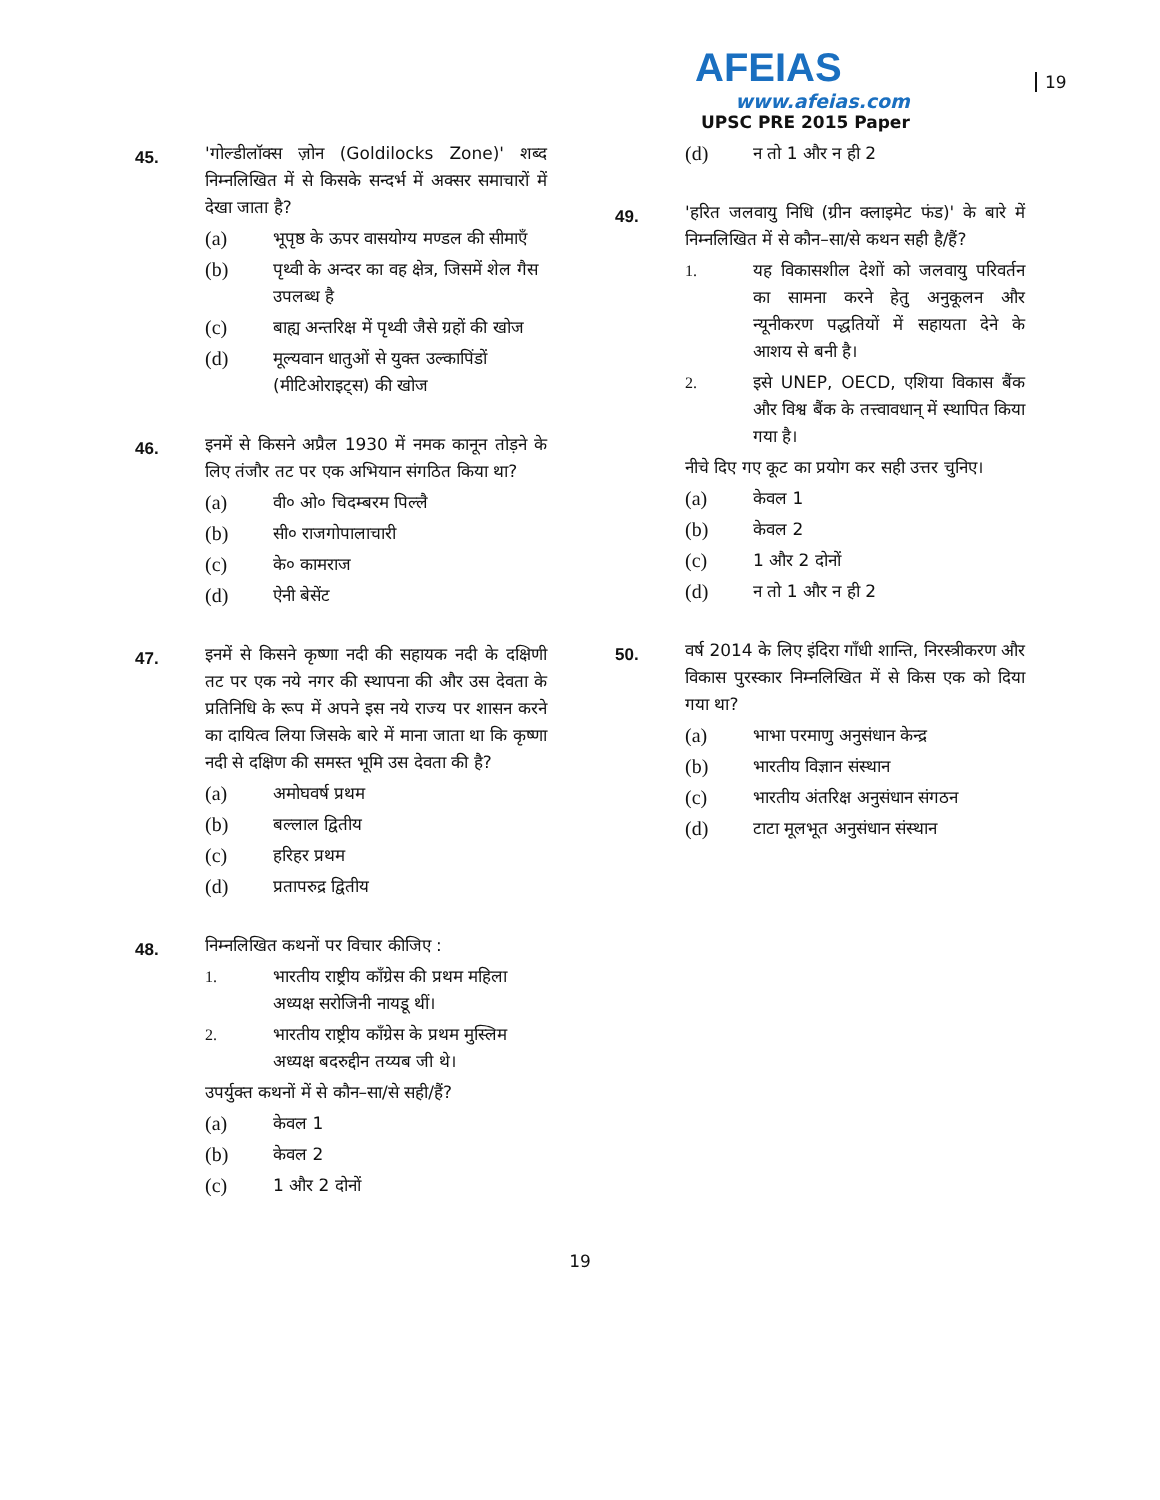AFEIAS
www.afeias.com
UPSC PRE 2015 Paper
19
45.
'गोल्डीलॉक्स ज़ोन (Goldilocks Zone)' शब्द निम्नलिखित में से किसके सन्दर्भ में अक्सर समाचारों में देखा जाता है?
(a) भूपृष्ठ के ऊपर वासयोग्य मण्डल की सीमाएँ
(b) पृथ्वी के अन्दर का वह क्षेत्र, जिसमें शेल गैस उपलब्ध है
(c) बाह्य अन्तरिक्ष में पृथ्वी जैसे ग्रहों की खोज
(d) मूल्यवान धातुओं से युक्त उल्कापिंडों (मीटिओराइट्स) की खोज
46.
इनमें से किसने अप्रैल 1930 में नमक कानून तोड़ने के लिए तंजौर तट पर एक अभियान संगठित किया था?
(a) वी० ओ० चिदम्बरम पिल्लै
(b) सी० राजगोपालाचारी
(c) के० कामराज
(d) ऐनी बेसेंट
47.
इनमें से किसने कृष्णा नदी की सहायक नदी के दक्षिणी तट पर एक नये नगर की स्थापना की और उस देवता के प्रतिनिधि के रूप में अपने इस नये राज्य पर शासन करने का दायित्व लिया जिसके बारे में माना जाता था कि कृष्णा नदी से दक्षिण की समस्त भूमि उस देवता की है?
(a) अमोघवर्ष प्रथम
(b) बल्लाल द्वितीय
(c) हरिहर प्रथम
(d) प्रतापरुद्र द्वितीय
48.
निम्नलिखित कथनों पर विचार कीजिए :
1. भारतीय राष्ट्रीय कॉंग्रेस की प्रथम महिला अध्यक्ष सरोजिनी नायडू थीं।
2. भारतीय राष्ट्रीय कॉंग्रेस के प्रथम मुस्लिम अध्यक्ष बदरुद्दीन तय्यब जी थे।
उपर्युक्त कथनों में से कौन–सा/से सही/हैं?
(a) केवल 1
(b) केवल 2
(c) 1 और 2 दोनों
(d) न तो 1 और न ही 2
49.
'हरित जलवायु निधि (ग्रीन क्लाइमेट फंड)' के बारे में निम्नलिखित में से कौन–सा/से कथन सही है/हैं?
1. यह विकासशील देशों को जलवायु परिवर्तन का सामना करने हेतु अनुकूलन और न्यूनीकरण पद्धतियों में सहायता देने के आशय से बनी है।
2. इसे UNEP, OECD, एशिया विकास बैंक और विश्व बैंक के तत्त्वावधान् में स्थापित किया गया है।
नीचे दिए गए कूट का प्रयोग कर सही उत्तर चुनिए।
(a) केवल 1
(b) केवल 2
(c) 1 और 2 दोनों
(d) न तो 1 और न ही 2
50.
वर्ष 2014 के लिए इंदिरा गाँधी शान्ति, निरस्त्रीकरण और विकास पुरस्कार निम्नलिखित में से किस एक को दिया गया था?
(a) भाभा परमाणु अनुसंधान केन्द्र
(b) भारतीय विज्ञान संस्थान
(c) भारतीय अंतरिक्ष अनुसंधान संगठन
(d) टाटा मूलभूत अनुसंधान संस्थान
19